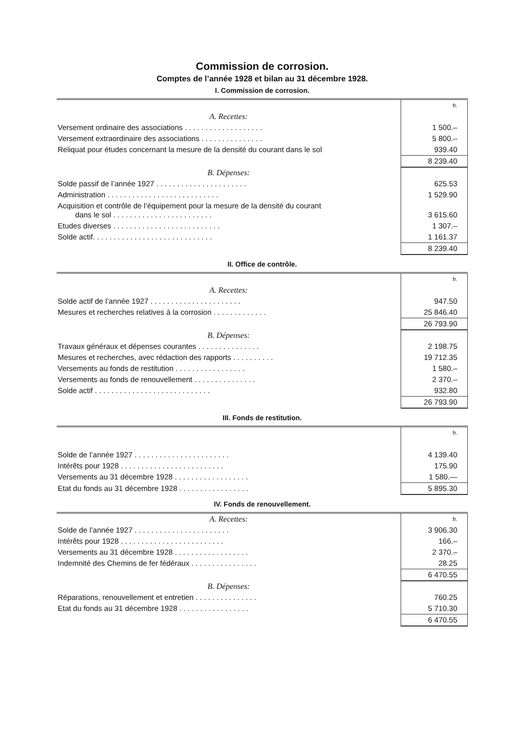Commission de corrosion.
Comptes de l’année 1928 et bilan au 31 décembre 1928.
I. Commission de corrosion.
| | fr. |
| A. Recettes: | |
| Versement ordinaire des associations . . . . . . . . . . . . . . . . . . . | 1 500.– |
| Versement extraordinaire des associations . . . . . . . . . . . . . . . | 5 800.– |
| Reliquat pour études concernant la mesure de la densité du courant dans le sol | 939.40 |
| | 8 239.40 |
| B. Dépenses: | |
| Solde passif de l’année 1927 . . . . . . . . . . . . . . . . . . . . . . | 625.53 |
| Administration . . . . . . . . . . . . . . . . . . . . . . . . . . . | 1 529.90 |
| Acquisition et contrôle de l’équipement pour la mesure de la densité du courant dans le sol . . . . . . . . . . . . . . . . . . . . . . . . | 3 615.60 |
| Etudes diverses . . . . . . . . . . . . . . . . . . . . . . . . . . | 1 307.– |
| Solde actif. . . . . . . . . . . . . . . . . . . . . . . . . . . . . | 1 161.37 |
| | 8 239.40 |
II. Office de contrôle.
| | fr. |
| A. Recettes: | |
| Solde actif de l’année 1927 . . . . . . . . . . . . . . . . . . . . . . | 947.50 |
| Mesures et recherches relatives à la corrosion . . . . . . . . . . . . . | 25 846.40 |
| | 26 793.90 |
| B. Dépenses: | |
| Travaux généraux et dépenses courantes . . . . . . . . . . . . . . . | 2 198.75 |
| Mesures et recherches, avec rédaction des rapports . . . . . . . . . . | 19 712.35 |
| Versements au fonds de restitution . . . . . . . . . . . . . . . . . | 1 580.– |
| Versements au fonds de renouvellement . . . . . . . . . . . . . . . | 2 370.– |
| Solde actif . . . . . . . . . . . . . . . . . . . . . . . . . . . . | 932.80 |
| | 26 793.90 |
III. Fonds de restitution.
| | fr. |
| Solde de l’année 1927 . . . . . . . . . . . . . . . . . . . . . . . | 4 139.40 |
| Intérêts pour 1928 . . . . . . . . . . . . . . . . . . . . . . . . . | 175.90 |
| Versements au 31 décembre 1928 . . . . . . . . . . . . . . . . . . | 1 580.— |
| Etat du fonds au 31 décembre 1928 . . . . . . . . . . . . . . . . . | 5 895.30 |
IV. Fonds de renouvellement.
| A. Recettes: | fr. |
| Solde de l’année 1927 . . . . . . . . . . . . . . . . . . . . . . . | 3 906.30 |
| Intérêts pour 1928 . . . . . . . . . . . . . . . . . . . . . . . . . | 166.– |
| Versements au 31 décembre 1928 . . . . . . . . . . . . . . . . . . | 2 370.– |
| Indemnité des Chemins de fer fédéraux . . . . . . . . . . . . . . . . | 28.25 |
| | 6 470.55 |
| B. Dépenses: | |
| Réparations, renouvellement et entretien . . . . . . . . . . . . . . . | 760.25 |
| Etat du fonds au 31 décembre 1928 . . . . . . . . . . . . . . . . . | 5 710.30 |
| | 6 470.55 |